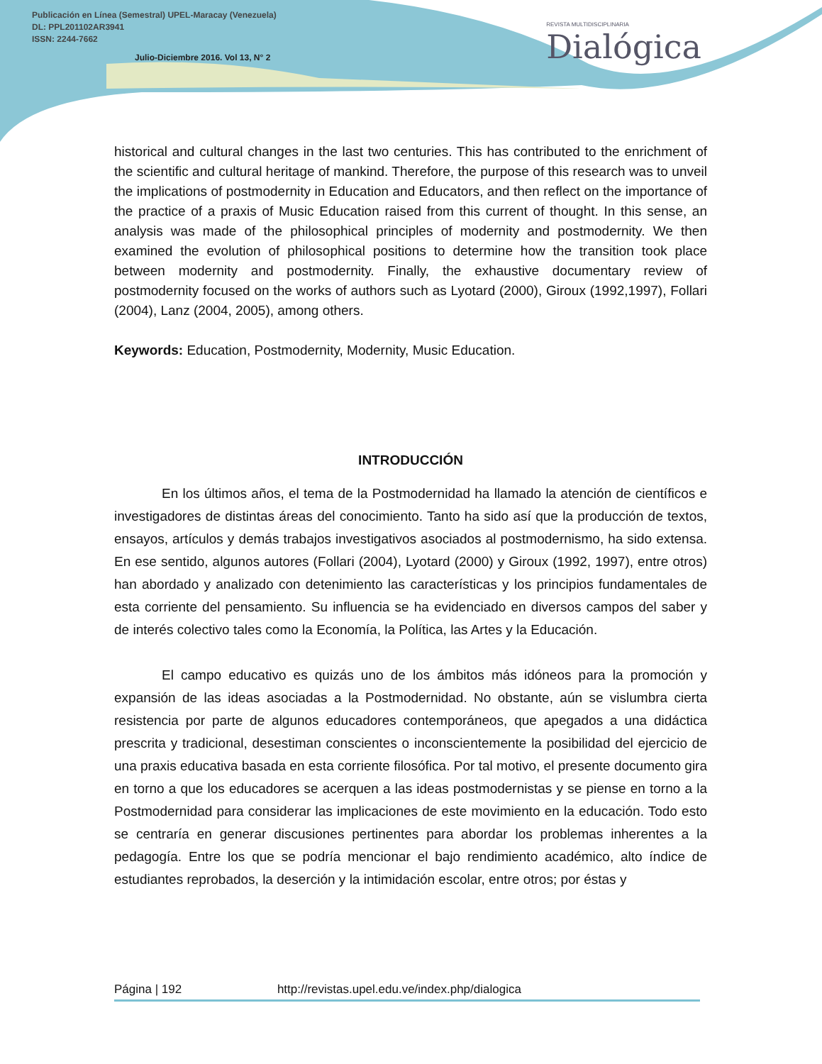Publicación en Línea (Semestral) UPEL-Maracay (Venezuela)
DL: PPL201102AR3941
ISSN: 2244-7662
Julio-Diciembre 2016. Vol 13, N° 2
REVISTA MULTIDISCIPLINARIA
Dialógica
historical and cultural changes in the last two centuries. This has contributed to the enrichment of the scientific and cultural heritage of mankind. Therefore, the purpose of this research was to unveil the implications of postmodernity in Education and Educators, and then reflect on the importance of the practice of a praxis of Music Education raised from this current of thought. In this sense, an analysis was made of the philosophical principles of modernity and postmodernity. We then examined the evolution of philosophical positions to determine how the transition took place between modernity and postmodernity. Finally, the exhaustive documentary review of postmodernity focused on the works of authors such as Lyotard (2000), Giroux (1992,1997), Follari (2004), Lanz (2004, 2005), among others.
Keywords: Education, Postmodernity, Modernity, Music Education.
INTRODUCCIÓN
En los últimos años, el tema de la Postmodernidad ha llamado la atención de científicos e investigadores de distintas áreas del conocimiento. Tanto ha sido así que la producción de textos, ensayos, artículos y demás trabajos investigativos asociados al postmodernismo, ha sido extensa. En ese sentido, algunos autores (Follari (2004), Lyotard (2000) y Giroux (1992, 1997), entre otros) han abordado y analizado con detenimiento las características y los principios fundamentales de esta corriente del pensamiento. Su influencia se ha evidenciado en diversos campos del saber y de interés colectivo tales como la Economía, la Política, las Artes y la Educación.
El campo educativo es quizás uno de los ámbitos más idóneos para la promoción y expansión de las ideas asociadas a la Postmodernidad. No obstante, aún se vislumbra cierta resistencia por parte de algunos educadores contemporáneos, que apegados a una didáctica prescrita y tradicional, desestiman conscientes o inconscientemente la posibilidad del ejercicio de una praxis educativa basada en esta corriente filosófica. Por tal motivo, el presente documento gira en torno a que los educadores se acerquen a las ideas postmodernistas y se piense en torno a la Postmodernidad para considerar las implicaciones de este movimiento en la educación. Todo esto se centraría en generar discusiones pertinentes para abordar los problemas inherentes a la pedagogía. Entre los que se podría mencionar el bajo rendimiento académico, alto índice de estudiantes reprobados, la deserción y la intimidación escolar, entre otros; por éstas y
Página | 192 http://revistas.upel.edu.ve/index.php/dialogica